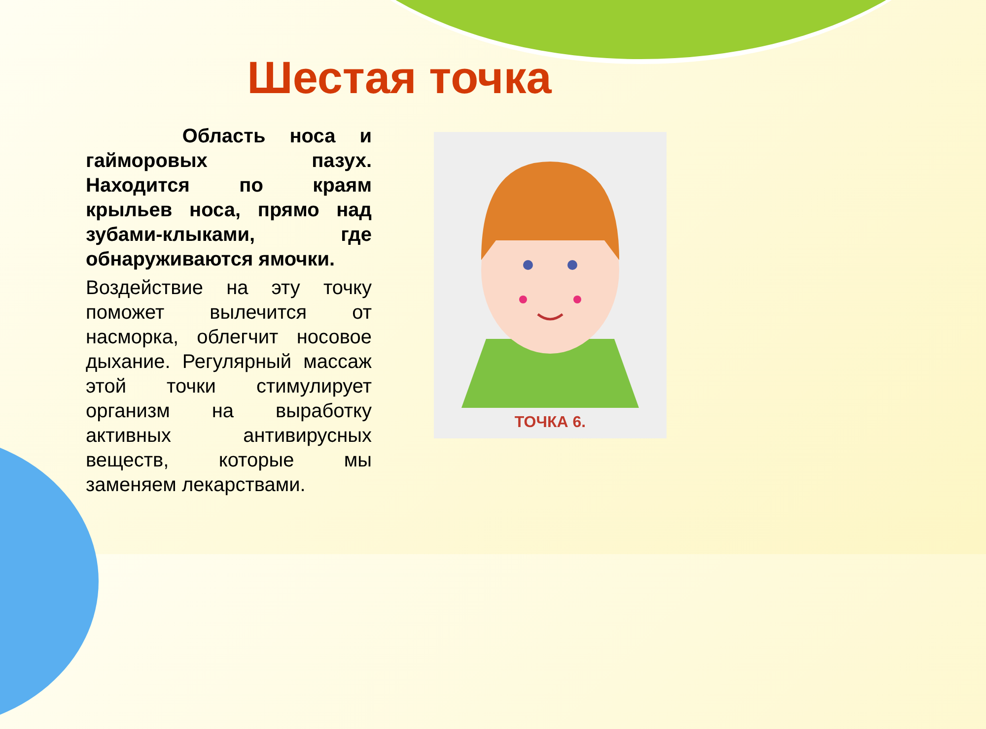Шестая точка
Область носа и гайморовых пазух. Находится по краям крыльев носа, прямо над зубами-клыками, где обнаруживаются ямочки.
Воздействие на эту точку поможет вылечится от насморка, облегчит носовое дыхание. Регулярный массаж этой точки стимулирует организм на выработку активных антивирусных веществ, которые мы заменяем лекарствами.
ТОЧКА 6.